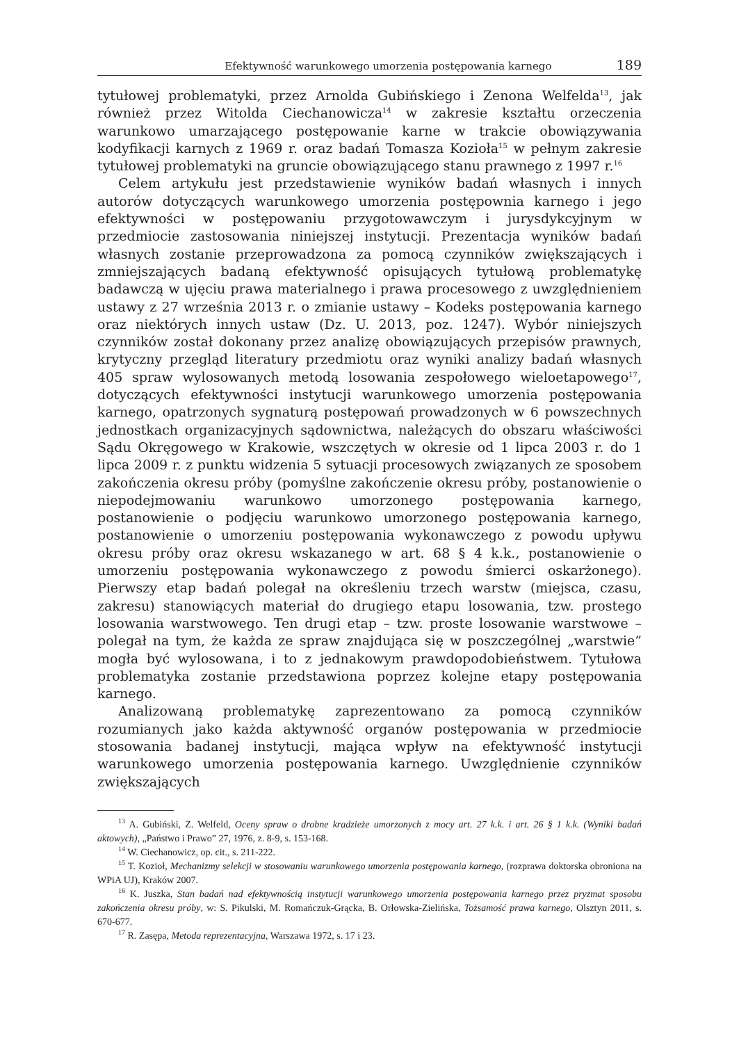Efektywność warunkowego umorzenia postępowania karnego 189
tytułowej problematyki, przez Arnolda Gubińskiego i Zenona Welfelda<sup>13</sup>, jak również przez Witolda Ciechanowicza<sup>14</sup> w zakresie kształtu orzeczenia warunkowo umarzającego postępowanie karne w trakcie obowiązywania kodyfikacji karnych z 1969 r. oraz badań Tomasza Kozioła<sup>15</sup> w pełnym zakresie tytułowej problematyki na gruncie obowiązującego stanu prawnego z 1997 r.<sup>16</sup>
Celem artykułu jest przedstawienie wyników badań własnych i innych autorów dotyczących warunkowego umorzenia postępownia karnego i jego efektywności w postępowaniu przygotowawczym i jurysdykcyjnym w przedmiocie zastosowania niniejszej instytucji. Prezentacja wyników badań własnych zostanie przeprowadzona za pomocą czynników zwiększających i zmniejszających badaną efektywność opisujących tytułową problematykę badawczą w ujęciu prawa materialnego i prawa procesowego z uwzględnieniem ustawy z 27 września 2013 r. o zmianie ustawy – Kodeks postępowania karnego oraz niektórych innych ustaw (Dz. U. 2013, poz. 1247). Wybór niniejszych czynników został dokonany przez analizę obowiązujących przepisów prawnych, krytyczny przegląd literatury przedmiotu oraz wyniki analizy badań własnych 405 spraw wylosowanych metodą losowania zespołowego wieloetapowego<sup>17</sup>, dotyczących efektywności instytucji warunkowego umorzenia postępowania karnego, opatrzonych sygnaturą postępowań prowadzonych w 6 powszechnych jednostkach organizacyjnych sądownictwa, należących do obszaru właściwości Sądu Okręgowego w Krakowie, wszczętych w okresie od 1 lipca 2003 r. do 1 lipca 2009 r. z punktu widzenia 5 sytuacji procesowych związanych ze sposobem zakończenia okresu próby (pomyślne zakończenie okresu próby, postanowienie o niepodejmowaniu warunkowo umorzonego postępowania karnego, postanowienie o podjęciu warunkowo umorzonego postępowania karnego, postanowienie o umorzeniu postępowania wykonawczego z powodu upływu okresu próby oraz okresu wskazanego w art. 68 § 4 k.k., postanowienie o umorzeniu postępowania wykonawczego z powodu śmierci oskarżonego). Pierwszy etap badań polegał na określeniu trzech warstw (miejsca, czasu, zakresu) stanowiących materiał do drugiego etapu losowania, tzw. prostego losowania warstwowego. Ten drugi etap – tzw. proste losowanie warstwowe – polegał na tym, że każda ze spraw znajdująca się w poszczególnej „warstwie” mogła być wylosowana, i to z jednakowym prawdopodobieństwem. Tytułowa problematyka zostanie przedstawiona poprzez kolejne etapy postępowania karnego.
Analizowaną problematykę zaprezentowano za pomocą czynników rozumianych jako każda aktywność organów postępowania w przedmiocie stosowania badanej instytucji, mająca wpływ na efektywność instytucji warunkowego umorzenia postępowania karnego. Uwzględnienie czynników zwiększających
<sup>13</sup> A. Gubiński, Z. Welfeld, Oceny spraw o drobne kradzieże umorzonych z mocy art. 27 k.k. i art. 26 § 1 k.k. (Wyniki badań aktowych), „Państwo i Prawo” 27, 1976, z. 8-9, s. 153-168.
<sup>14</sup> W. Ciechanowicz, op. cit., s. 211-222.
<sup>15</sup> T. Kozioł, Mechanizmy selekcji w stosowaniu warunkowego umorzenia postępowania karnego, (rozprawa doktorska obroniona na WPiA UJ), Kraków 2007.
<sup>16</sup> K. Juszka, Stan badań nad efektywnością instytucji warunkowego umorzenia postępowania karnego przez pryzmat sposobu zakończenia okresu próby, w: S. Pikulski, M. Romańczuk-Grącka, B. Orłowska-Zielińska, Tożsamość prawa karnego, Olsztyn 2011, s. 670-677.
<sup>17</sup> R. Zasępa, Metoda reprezentacyjna, Warszawa 1972, s. 17 i 23.